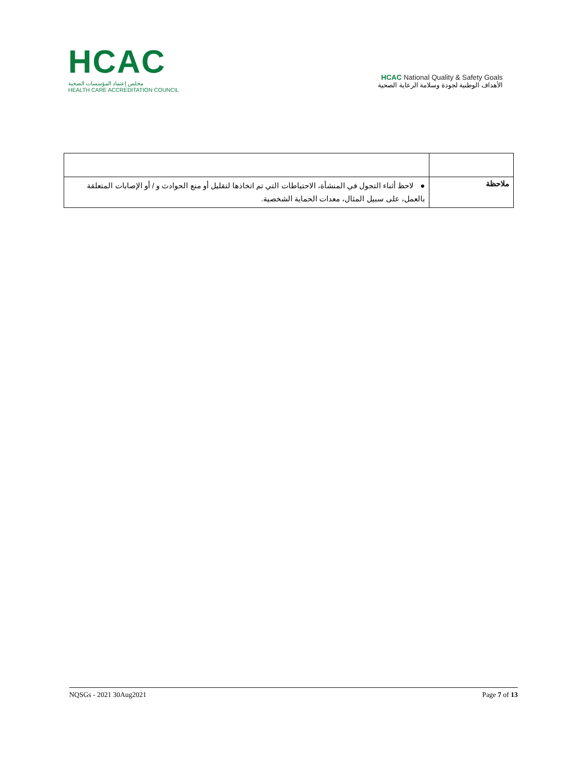HCAC
مجلس إعتماد المؤسسات الصحية
HEALTH CARE ACCREDITATION COUNCIL
HCAC National Quality & Safety Goals
الأهداف الوطنية لجودة وسلامة الرعاية الصحية
| ملاحظة | ● لاحظ أثناء التجول في المنشأة، الاحتياطات التي تم اتخاذها لتقليل أو منع الحوادث و / أو الإصابات المتعلقة بالعمل، على سبيل المثال، معدات الحماية الشخصية. |
NQSGs - 2021 30Aug2021 Page 7 of 13